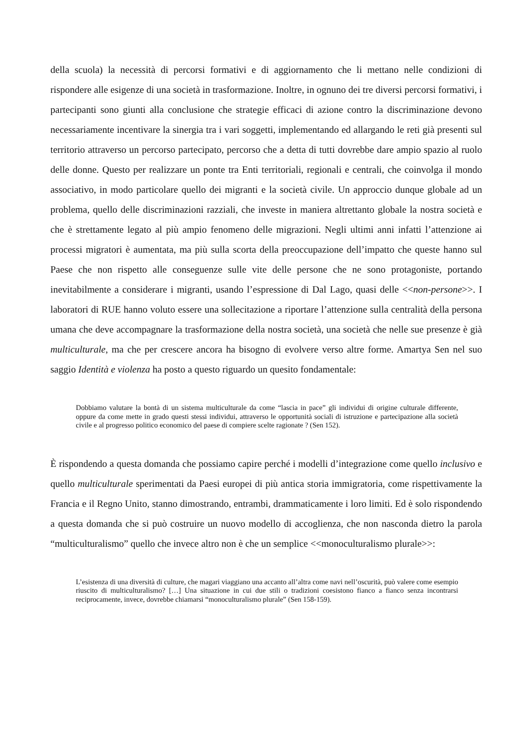della scuola) la necessità di percorsi formativi e di aggiornamento che li mettano nelle condizioni di rispondere alle esigenze di una società in trasformazione. Inoltre, in ognuno dei tre diversi percorsi formativi, i partecipanti sono giunti alla conclusione che strategie efficaci di azione contro la discriminazione devono necessariamente incentivare la sinergia tra i vari soggetti, implementando ed allargando le reti già presenti sul territorio attraverso un percorso partecipato, percorso che a detta di tutti dovrebbe dare ampio spazio al ruolo delle donne. Questo per realizzare un ponte tra Enti territoriali, regionali e centrali, che coinvolga il mondo associativo, in modo particolare quello dei migranti e la società civile. Un approccio dunque globale ad un problema, quello delle discriminazioni razziali, che investe in maniera altrettanto globale la nostra società e che è strettamente legato al più ampio fenomeno delle migrazioni. Negli ultimi anni infatti l’attenzione ai processi migratori è aumentata, ma più sulla scorta della preoccupazione dell’impatto che queste hanno sul Paese che non rispetto alle conseguenze sulle vite delle persone che ne sono protagoniste, portando inevitabilmente a considerare i migranti, usando l’espressione di Dal Lago, quasi delle <<non-persone>>. I laboratori di RUE hanno voluto essere una sollecitazione a riportare l’attenzione sulla centralità della persona umana che deve accompagnare la trasformazione della nostra società, una società che nelle sue presenze è già multiculturale, ma che per crescere ancora ha bisogno di evolvere verso altre forme. Amartya Sen nel suo saggio Identità e violenza ha posto a questo riguardo un quesito fondamentale:
Dobbiamo valutare la bontà di un sistema multiculturale da come “lascia in pace” gli individui di origine culturale differente, oppure da come mette in grado questi stessi individui, attraverso le opportunità sociali di istruzione e partecipazione alla società civile e al progresso politico economico del paese di compiere scelte ragionate ? (Sen 152).
È rispondendo a questa domanda che possiamo capire perché i modelli d’integrazione come quello inclusivo e quello multiculturale sperimentati da Paesi europei di più antica storia immigratoria, come rispettivamente la Francia e il Regno Unito, stanno dimostrando, entrambi, drammaticamente i loro limiti. Ed è solo rispondendo a questa domanda che si può costruire un nuovo modello di accoglienza, che non nasconda dietro la parola “multiculturalismo” quello che invece altro non è che un semplice <<monoculturalismo plurale>>:
L’esistenza di una diversità di culture, che magari viaggiano una accanto all’altra come navi nell’oscurità, può valere come esempio riuscito di multiculturalismo? […] Una situazione in cui due stili o tradizioni coesistono fianco a fianco senza incontrarsi reciprocamente, invece, dovrebbe chiamarsi “monoculturalismo plurale” (Sen 158-159).